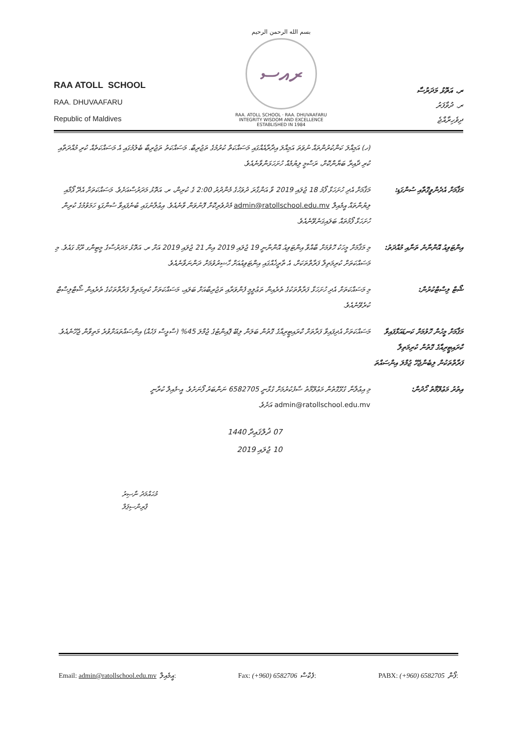RAA ATOLL SCHOOL
RAA. DHUVAAFARU
Republic of Maldives
بسم الله الرحمن الرحيم
ރއސ
RAA. ATOLL SCHOOL · RAA. DHUVAAFARU
INTEGRITY WISDOM AND EXCELLENCE
ESTABLISHED IN 1984
ރ. އަތޮޅު މަދަރުސާ
ރ. ދުވާފަރު
ދިވެހިރާއްޖެ
(ހ) އަމިއްލަ ކަންކުރުންތައް ނުވަތަ އަމިއްލަ އިދާރާއެއްގައި މަސައްކަތް ކުރުމުގެ ތަޖުރިބާ. މަސައްކަތު ތަޖުރިބާ ބެލުމުގައި އެ މަސައްކަތެއް ކުރި މުއްދަތާއި ކުރި ދާއިރާ ބަޔާންކޮށް، ރަސްމީ ލިޔުމެއް ހުށަހަޅަންވާނެއެވެ.
މަޤާމަށް އެދެންވީގޮތާއި ސުންގަޑި:
މަޤާމަށް އެދި ހުށަހަޅާ ފޯމު 18 ޖުލައި 2019 ވާ އަންގާރަ ދުވަހުގެ މެންދުރު 2:00 ގެ ކުރިން، ރ. އަތޮޅު މަދަރުސާއަށެވެ. މަސައްކަތަށް އެދޭ ފޯމާއި ލިޔުންތައް އީމެއިލް admin@ratollschool.edu.mv މެދުވެރިކޮށް ފޮނުވަން ވާނެއެވެ. އިޢުލާނުގައި ބުނެފައިވާ ސުންގަޑި ހަމަވުމުގެ ކުރިން ހުށަހަޅާ ފޯމުތައް ބަލައިގަނެވޭނެއެވެ.
އިންޓަވިއު އޮންނާނެ ތަނާއި މުއްދަތު:
މި މަޤާމަށް މީހަކު ހޮވުމަށް ބާއްވާ އިންޓަވިއު އޮންނާނީ 19 ޖުލައި 2019 އިން 21 ޖުލައި 2019 އަށް ރ. އަތޮޅު މަދަރުސާގެ މީޓިންގ ރޫމު ގައެވެ. މި މަސައްކަތަށް ކުރިމަތިލާ ފަރާތްތަކަށް، އެ ތާރީޚެއްގައި އިންޓަވިއުއަށް ހާޟިރުވުމަށް ދަންނަވާނެއެވެ.
ޝޯޓް ލިސްޓްކުރުން: މި މަސައްކަތަށް އެދި ހުށަހަޅާ ފަރާތްތަކުގެ ތެރެއިން ތަޢުލީމީ ފެންވަރާއި ތަޖުރިބާއަށް ބަލައި، މަސައްކަތަށް ކުރިމަތިލާ ފަރާތްތަކުގެ ތެރެއިން ޝޯޓްލިސްޓް ކުރެވޭނެއެވެ.
މަޤާމަށް މީހުން ހޮވުމަށް ކަނޑައަޅާފައިވާ ކްރައިޓީރިއާގެ ގޮތުން ކުރިމަތިލާ ފަރާތްތަކުން ލިބެންޖެހޭ ޖުމްލަ އިންސައްތަ
މަސައްކަތަށް އެދިފައިވާ ފަރާތަށް ކްރައިޓީރިއާގެ ގޮތުން ބަލަން ލިބޭ ޕޮއިންޓުގެ ޖުމްލަ 45% (ސާޅީސް ފަހެއް) އިންސައްތައަށްވުރެ މަތިވާން ޖެހޭނެއެވެ.
އިތުރު މަޢުލޫމާތު ހޯދުން:
މި އިޢުލާނާ ގުޅޭގޮތުން މަޢުލޫމާތު ސާފުކުރުމަށް ގުޅާނީ 6582705 ނަންބަރު ފޯނަށެވެ. އީ-މެއިލް ކުރާނީ admin@ratollschool.edu.mv އަށެވެ.
07 ޛުލްޤަޢިދާ 1440
10 ޖުލައި 2019
މުޙައްމަދު ނާޞިރު
ޕްރިންސިޕަލް
Email: admin@ratollschool.edu.mv އީމެއިލް: Fax: (+960) 6582706 ފެކްސް: PABX: (+960) 6582705 ފޯން: